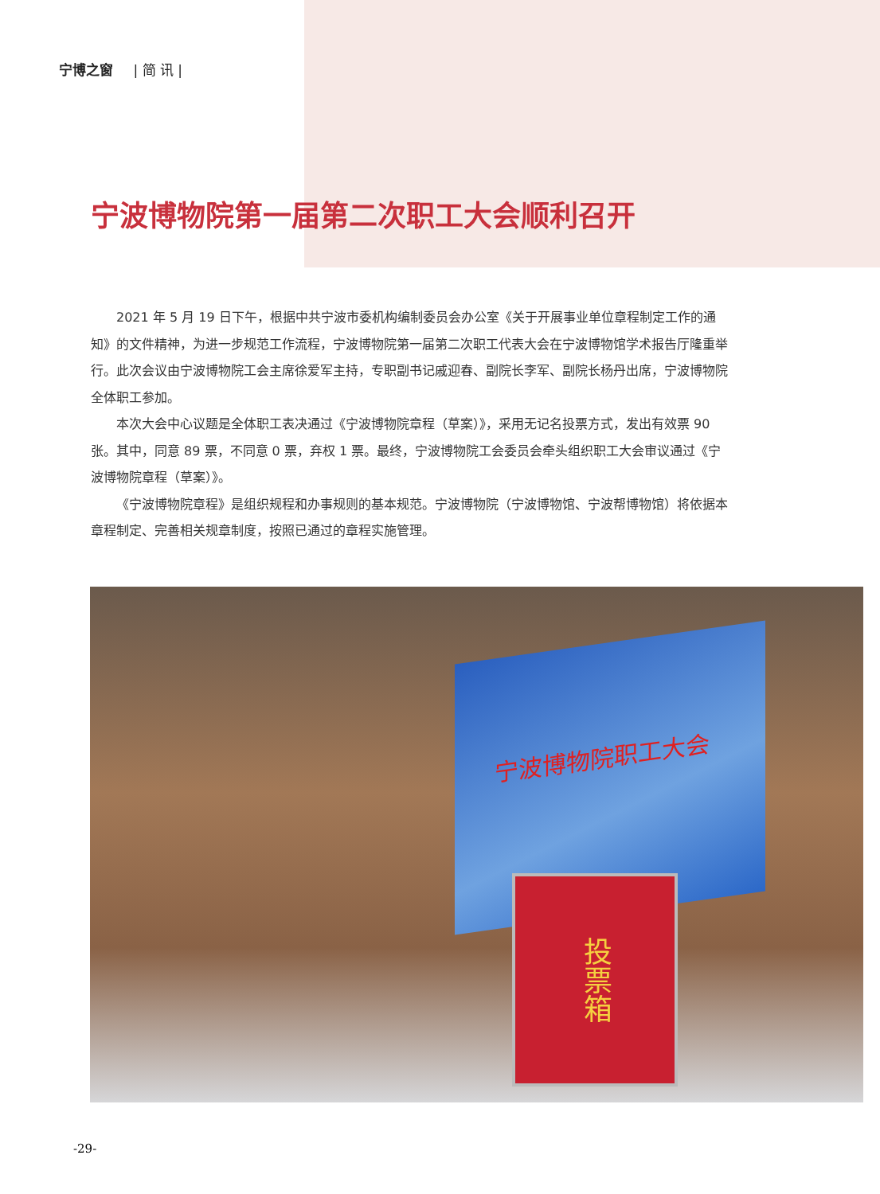宁博之窗 | 简 讯 |
宁波博物院第一届第二次职工大会顺利召开
2021 年 5 月 19 日下午，根据中共宁波市委机构编制委员会办公室《关于开展事业单位章程制定工作的通知》的文件精神，为进一步规范工作流程，宁波博物院第一届第二次职工代表大会在宁波博物馆学术报告厅隆重举行。此次会议由宁波博物院工会主席徐爱军主持，专职副书记戚迎春、副院长李军、副院长杨丹出席，宁波博物院全体职工参加。
本次大会中心议题是全体职工表决通过《宁波博物院章程（草案）》，采用无记名投票方式，发出有效票 90 张。其中，同意 89 票，不同意 0 票，弃权 1 票。最终，宁波博物院工会委员会牵头组织职工大会审议通过《宁波博物院章程（草案）》。
《宁波博物院章程》是组织规程和办事规则的基本规范。宁波博物院（宁波博物馆、宁波帮博物馆）将依据本章程制定、完善相关规章制度，按照已通过的章程实施管理。
宁波博物院职工大会
投票箱
-29-